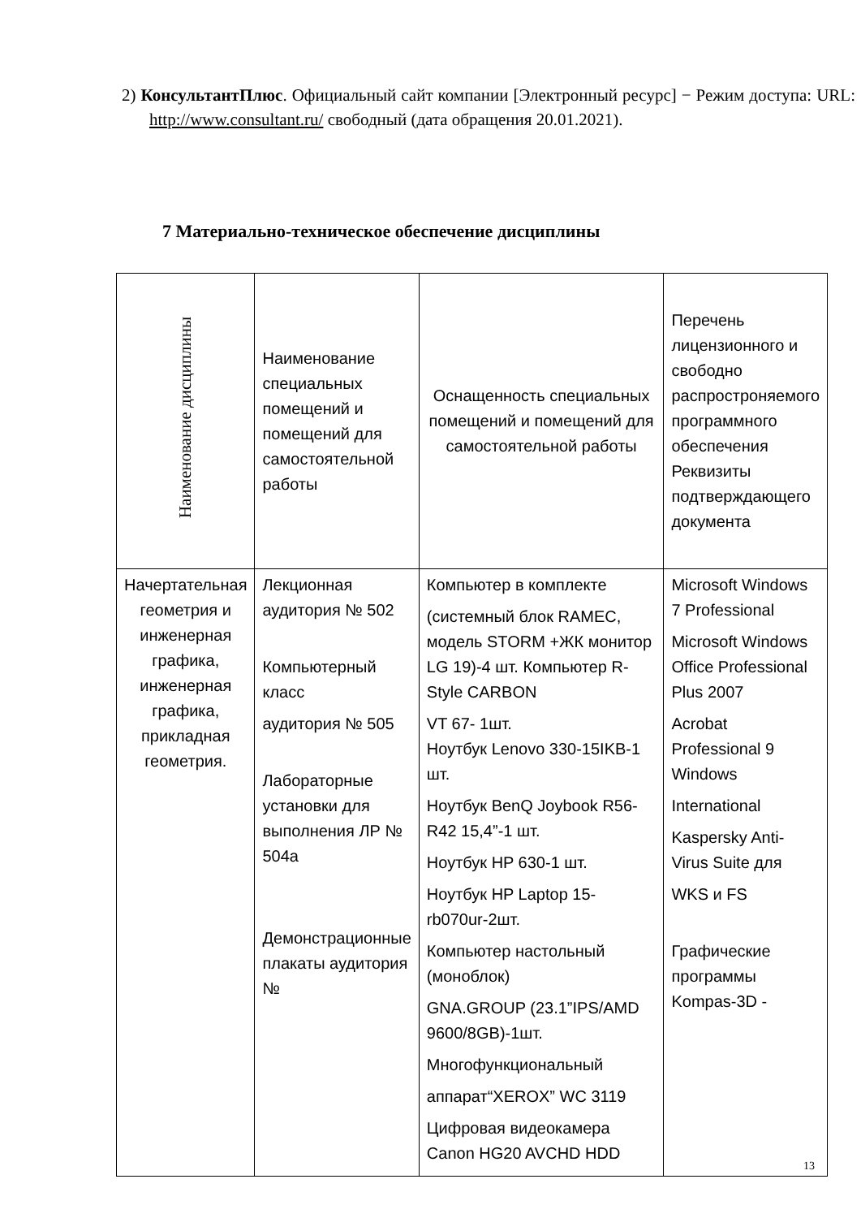2) КонсультантПлюс. Официальный сайт компании [Электронный ресурс] − Режим доступа: URL: http://www.consultant.ru/ свободный (дата обращения 20.01.2021).
7 Материально-техническое обеспечение дисциплины
| Наименование дисциплины | Наименование специальных помещений и помещений для самостоятельной работы | Оснащенность специальных помещений и помещений для самостоятельной работы | Перечень лицензионного и свободно распростроняемого программного обеспечения Реквизиты подтверждающего документа |
| --- | --- | --- | --- |
| Начертательная геометрия и инженерная графика, инженерная графика, прикладная геометрия. | Лекционная аудитория № 502 Компьютерный класс аудитория № 505 Лабораторные установки для выполнения ЛР № 504а Демонстрационные плакаты аудитория № | Компьютер в комплекте (системный блок RAMEC, модель STORM +ЖК монитор LG 19)-4 шт. Компьютер R-Style CARBON VT 67- 1шт. Ноутбук Lenovo 330-15IKB-1 шт. Ноутбук BenQ Joybook R56-R42 15,4”-1 шт. Ноутбук HP 630-1 шт. Ноутбук HP Laptop 15-rb070ur-2шт. Компьютер настольный (моноблок) GNA.GROUP (23.1”IPS/AMD 9600/8GB)-1шт. Многофункциональный аппарат“XEROX” WC 3119 Цифровая видеокамера Canon HG20 AVCHD HDD | Microsoft Windows 7 Professional Microsoft Windows Office Professional Plus 2007 Acrobat Professional 9 Windows International Kaspersky Anti-Virus Suite для WKS и FS Графические программы Kompas-3D - |
13